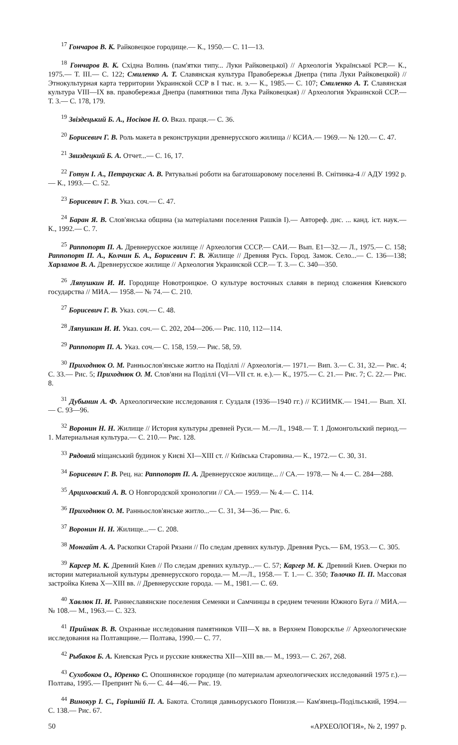<sup>17</sup> Гончаров В. К. Райковецкое городище.— К., 1950.— С. 11—13.
<sup>18</sup> Гончаров В. К. Східна Волинь (пам'ятки типу... Луки Райковецької) // Археологія Української РСР.— К., 1975.— Т. III.— С. 122; Смиленко А. Т. Славянская культура Правобережья Днепра (типа Луки Райковецкой) // Этнокультурная карта территории Украинской ССР в I тыс. н. э.— К., 1985.— С. 107; Смиленко А. Т. Славянская культура VIII—IX вв. правобережья Днепра (памятники типа Лука Райковецкая) // Археология Украинской ССР.— Т. 3.— С. 178, 179.
<sup>19</sup> Звіздецький Б. А., Носіков Н. О. Вказ. праця.— С. 36.
<sup>20</sup> Борисевич Г. В. Роль макета в реконструкции древнерусского жилища // КСИА.— 1969.— № 120.— С. 47.
<sup>21</sup> Звиздецкий Б. А. Отчет...— С. 16, 17.
<sup>22</sup> Готун І. А., Петраускас А. В. Рятувальні роботи на багатошаровому поселенні В. Снітинка-4 // АДУ 1992 р.— К., 1993.— С. 52.
<sup>23</sup> Борисевич Г. В. Указ. соч.— С. 47.
<sup>24</sup> Баран Я. В. Слов'янська община (за матеріалами поселення Рашків I).— Автореф. дис. ... канд. іст. наук.— К., 1992.— С. 7.
<sup>25</sup> Раппопорт П. А. Древнерусское жилище // Археология СССР.— САИ.— Вып. Е1—32.— Л., 1975.— С. 158; Раппопорт П. А., Колчин Б. А., Борисевич Г. В. Жилище // Древняя Русь. Город. Замок. Село...— С. 136—138; Харламов В. А. Древнерусское жилище // Археология Украинской ССР.— Т. 3.— С. 340—350.
<sup>26</sup> Ляпушкин И. И. Городище Новотроицкое. О культуре восточных славян в период сложения Киевского государства // МИА.— 1958.— № 74.— С. 210.
<sup>27</sup> Борисевич Г. В. Указ. соч.— С. 48.
<sup>28</sup> Ляпушкин И. И. Указ. соч.— С. 202, 204—206.— Рис. 110, 112—114.
<sup>29</sup> Раппопорт П. А. Указ. соч.— С. 158, 159.— Рис. 58, 59.
<sup>30</sup> Приходнюк О. М. Ранньослов'янське житло на Поділлі // Археологія.— 1971.— Вип. 3.— С. 31, 32.— Рис. 4; С. 33.— Рис. 5; Приходнюк О. М. Слов'яни на Поділлі (VI—VII ст. н. е.).— К., 1975.— С. 21.— Рис. 7; С. 22.— Рис. 8.
<sup>31</sup> Дубынин А. Ф. Археологические исследования г. Суздаля (1936—1940 гг.) // КСИИМК.— 1941.— Вып. XI.— С. 93—96.
<sup>32</sup> Воронин Н. Н. Жилище // История культуры древней Руси.— М.—Л., 1948.— Т. 1 Домонгольский период.— 1. Материальная культура.— С. 210.— Рис. 128.
<sup>33</sup> Рядовий міщанський будинок у Києві XI—XIII ст. // Київська Старовина.— К., 1972.— С. 30, 31.
<sup>34</sup> Борисевич Г. В. Рец. на: Раппопорт П. А. Древнерусское жилище... // СА.— 1978.— № 4.— С. 284—288.
<sup>35</sup> Арциховский А. В. О Новгородской хронологии // СА.— 1959.— № 4.— С. 114.
<sup>36</sup> Приходнюк О. М. Ранньослов'янське житло...— С. 31, 34—36.— Рис. 6.
<sup>37</sup> Воронин Н. Н. Жилище...— С. 208.
<sup>38</sup> Монгайт А. А. Раскопки Старой Рязани // По следам древних культур. Древняя Русь.— БМ, 1953.— С. 305.
<sup>39</sup> Каргер М. К. Древний Киев // По следам древних культур...— С. 57; Каргер М. К. Древний Киев. Очерки по истории материальной культуры древнерусского города.— М.—Л., 1958.— Т. 1.— С. 350; Толочко П. П. Массовая застройка Киева X—XIII вв. // Древнерусские города. — М., 1981.— С. 69.
<sup>40</sup> Хавлюк П. И. Раннеславянские поселения Семенки и Самчинцы в среднем течении Южного Буга // МИА.— № 108.— М., 1963.— С. 323.
<sup>41</sup> Приймак В. В. Охранные исследования памятников VIII—X вв. в Верхнем Поворсклье // Археологические исследования на Полтавщине.— Полтава, 1990.— С. 77.
<sup>42</sup> Рыбаков Б. А. Киевская Русь и русские княжества XII—XIII вв.— М., 1993.— С. 267, 268.
<sup>43</sup> Сухобоков О., Юренко С. Опошнянское городище (по материалам археологических исследований 1975 г.).— Полтава, 1995.— Препринт № 6.— С. 44—46.— Рис. 19.
<sup>44</sup> Винокур І. С., Горішній П. А. Бакота. Столиця давньоруського Пониззя.— Кам'янець-Подільський, 1994.— С. 138.— Рис. 67.
50 «АРХЕОЛОГІЯ», № 2, 1997 р.